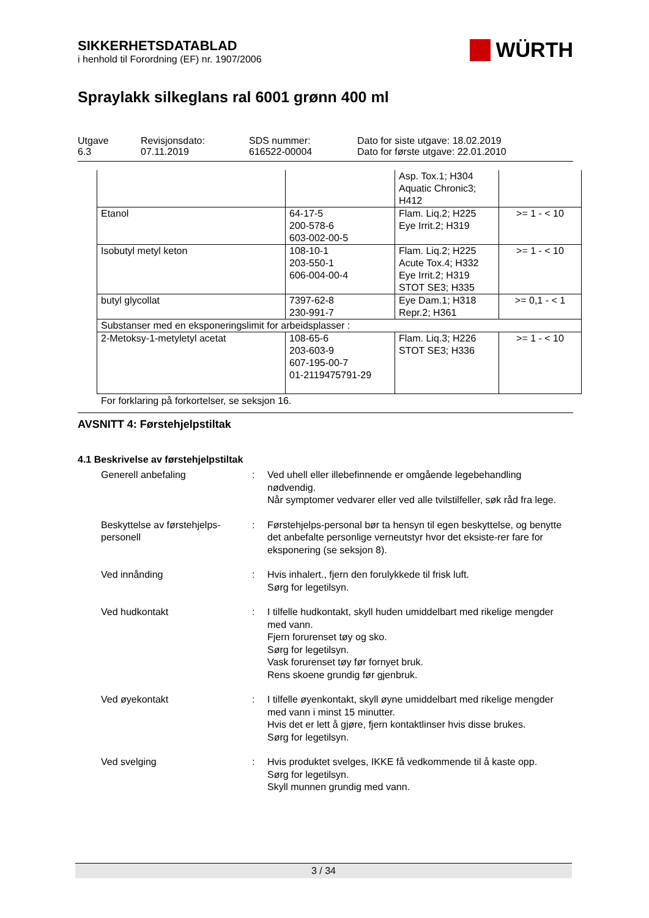SIKKERHETSDATABLAD
i henhold til Forordning (EF) nr. 1907/2006
WÜRTH
Spraylakk silkeglans ral 6001 grønn 400 ml
Utgave
6.3
Revisjonsdato:
07.11.2019
SDS nummer:
616522-00004
Dato for siste utgave: 18.02.2019
Dato for første utgave: 22.01.2010
| | | Asp. Tox.1; H304 Aquatic Chronic3; H412 | |
| Etanol | 64-17-5 200-578-6 603-002-00-5 | Flam. Liq.2; H225 Eye Irrit.2; H319 | >= 1 - < 10 |
| Isobutyl metyl keton | 108-10-1 203-550-1 606-004-00-4 | Flam. Liq.2; H225 Acute Tox.4; H332 Eye Irrit.2; H319 STOT SE3; H335 | >= 1 - < 10 |
| butyl glycollat | 7397-62-8 230-991-7 | Eye Dam.1; H318 Repr.2; H361 | >= 0,1 - < 1 |
| Substanser med en eksponeringslimit for arbeidsplasser : | | | |
| 2-Metoksy-1-metyletyl acetat | 108-65-6 203-603-9 607-195-00-7 01-2119475791-29 | Flam. Liq.3; H226 STOT SE3; H336 | >= 1 - < 10 |
For forklaring på forkortelser, se seksjon 16.
AVSNITT 4: Førstehjelpstiltak
4.1 Beskrivelse av førstehjelpstiltak
Generell anbefaling
:
Ved uhell eller illebefinnende er omgående legebehandling nødvendig.
Når symptomer vedvarer eller ved alle tvilstilfeller, søk råd fra lege.
Beskyttelse av førstehjelps-personell
:
Førstehjelps-personal bør ta hensyn til egen beskyttelse, og benytte det anbefalte personlige verneutstyr hvor det eksiste-rer fare for eksponering (se seksjon 8).
Ved innånding
:
Hvis inhalert., fjern den forulykkede til frisk luft.
Sørg for legetilsyn.
Ved hudkontakt
:
I tilfelle hudkontakt, skyll huden umiddelbart med rikelige mengder med vann.
Fjern forurenset tøy og sko.
Sørg for legetilsyn.
Vask forurenset tøy før fornyet bruk.
Rens skoene grundig før gjenbruk.
Ved øyekontakt
:
I tilfelle øyenkontakt, skyll øyne umiddelbart med rikelige mengder med vann i minst 15 minutter.
Hvis det er lett å gjøre, fjern kontaktlinser hvis disse brukes.
Sørg for legetilsyn.
Ved svelging
:
Hvis produktet svelges, IKKE få vedkommende til å kaste opp.
Sørg for legetilsyn.
Skyll munnen grundig med vann.
3 / 34